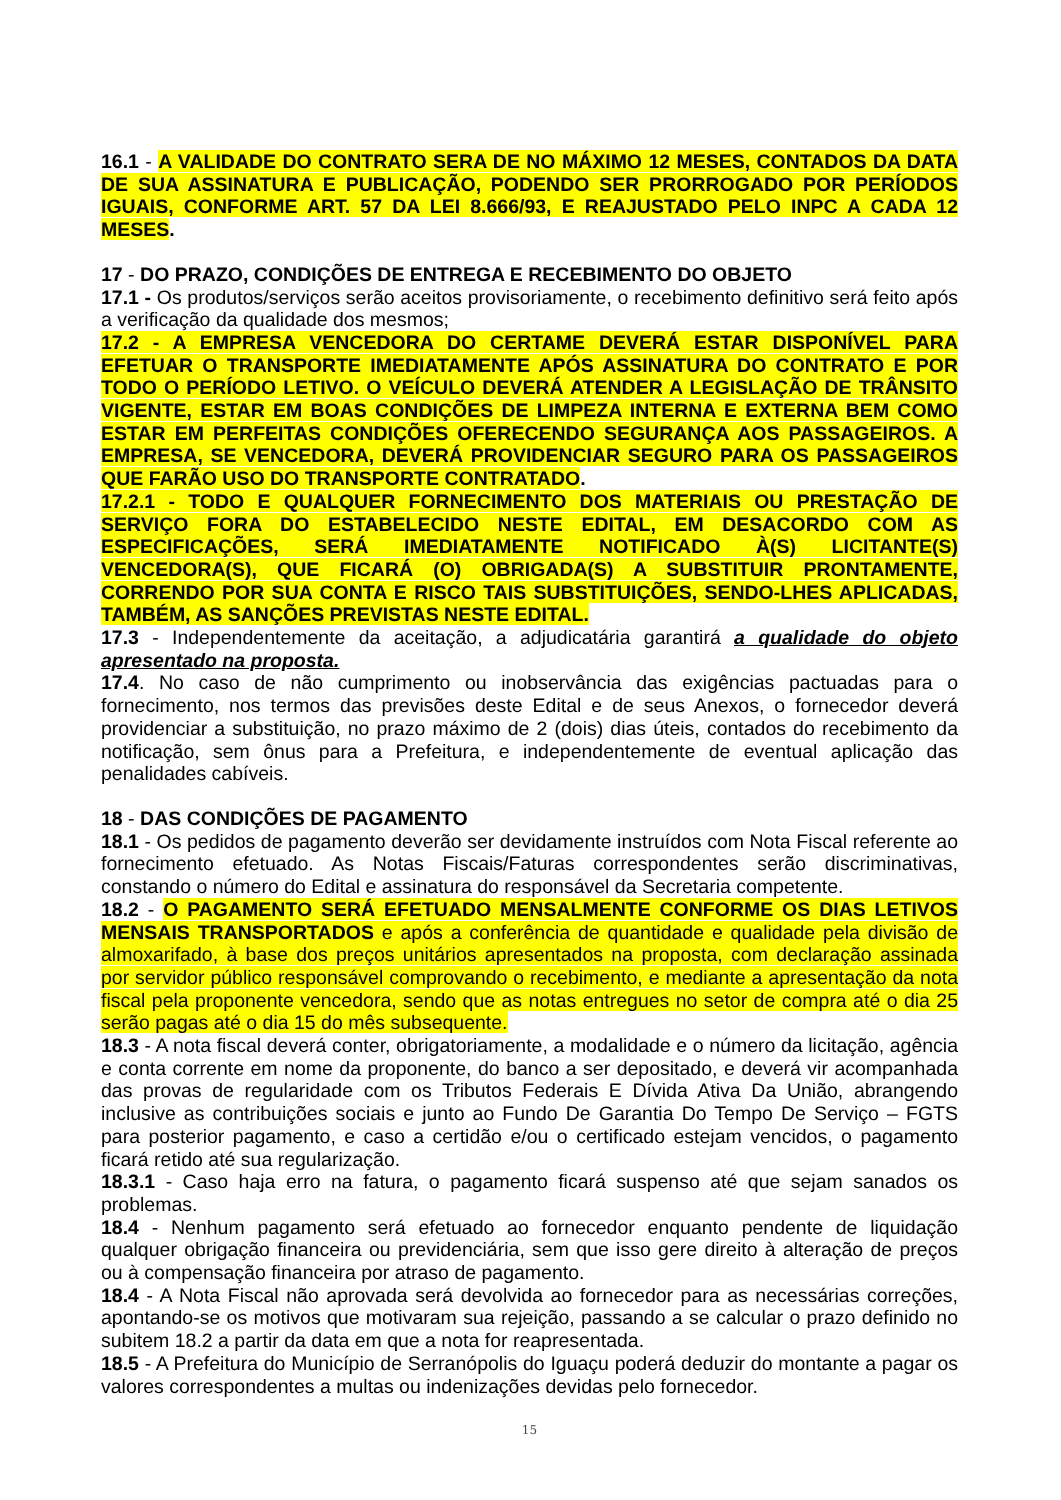16.1 - A VALIDADE DO CONTRATO SERA DE NO MÁXIMO 12 MESES, CONTADOS DA DATA DE SUA ASSINATURA E PUBLICAÇÃO, PODENDO SER PRORROGADO POR PERÍODOS IGUAIS, CONFORME ART. 57 DA LEI 8.666/93, E REAJUSTADO PELO INPC A CADA 12 MESES.
17 - DO PRAZO, CONDIÇÕES DE ENTREGA E RECEBIMENTO DO OBJETO
17.1 - Os produtos/serviços serão aceitos provisoriamente, o recebimento definitivo será feito após a verificação da qualidade dos mesmos;
17.2 - A EMPRESA VENCEDORA DO CERTAME DEVERÁ ESTAR DISPONÍVEL PARA EFETUAR O TRANSPORTE IMEDIATAMENTE APÓS ASSINATURA DO CONTRATO E POR TODO O PERÍODO LETIVO. O VEÍCULO DEVERÁ ATENDER A LEGISLAÇÃO DE TRÂNSITO VIGENTE, ESTAR EM BOAS CONDIÇÕES DE LIMPEZA INTERNA E EXTERNA BEM COMO ESTAR EM PERFEITAS CONDIÇÕES OFERECENDO SEGURANÇA AOS PASSAGEIROS. A EMPRESA, SE VENCEDORA, DEVERÁ PROVIDENCIAR SEGURO PARA OS PASSAGEIROS QUE FARÃO USO DO TRANSPORTE CONTRATADO.
17.2.1 - TODO E QUALQUER FORNECIMENTO DOS MATERIAIS OU PRESTAÇÃO DE SERVIÇO FORA DO ESTABELECIDO NESTE EDITAL, EM DESACORDO COM AS ESPECIFICAÇÕES, SERÁ IMEDIATAMENTE NOTIFICADO À(S) LICITANTE(S) VENCEDORA(S), QUE FICARÁ (O) OBRIGADA(S) A SUBSTITUIR PRONTAMENTE, CORRENDO POR SUA CONTA E RISCO TAIS SUBSTITUIÇÕES, SENDO-LHES APLICADAS, TAMBÉM, AS SANÇÕES PREVISTAS NESTE EDITAL.
17.3 - Independentemente da aceitação, a adjudicatária garantirá a qualidade do objeto apresentado na proposta.
17.4. No caso de não cumprimento ou inobservância das exigências pactuadas para o fornecimento, nos termos das previsões deste Edital e de seus Anexos, o fornecedor deverá providenciar a substituição, no prazo máximo de 2 (dois) dias úteis, contados do recebimento da notificação, sem ônus para a Prefeitura, e independentemente de eventual aplicação das penalidades cabíveis.
18 - DAS CONDIÇÕES DE PAGAMENTO
18.1 - Os pedidos de pagamento deverão ser devidamente instruídos com Nota Fiscal referente ao fornecimento efetuado. As Notas Fiscais/Faturas correspondentes serão discriminativas, constando o número do Edital e assinatura do responsável da Secretaria competente.
18.2 - O PAGAMENTO SERÁ EFETUADO MENSALMENTE CONFORME OS DIAS LETIVOS MENSAIS TRANSPORTADOS e após a conferência de quantidade e qualidade pela divisão de almoxarifado, à base dos preços unitários apresentados na proposta, com declaração assinada por servidor público responsável comprovando o recebimento, e mediante a apresentação da nota fiscal pela proponente vencedora, sendo que as notas entregues no setor de compra até o dia 25 serão pagas até o dia 15 do mês subsequente.
18.3 - A nota fiscal deverá conter, obrigatoriamente, a modalidade e o número da licitação, agência e conta corrente em nome da proponente, do banco a ser depositado, e deverá vir acompanhada das provas de regularidade com os Tributos Federais E Dívida Ativa Da União, abrangendo inclusive as contribuições sociais e junto ao Fundo De Garantia Do Tempo De Serviço – FGTS para posterior pagamento, e caso a certidão e/ou o certificado estejam vencidos, o pagamento ficará retido até sua regularização.
18.3.1 - Caso haja erro na fatura, o pagamento ficará suspenso até que sejam sanados os problemas.
18.4 - Nenhum pagamento será efetuado ao fornecedor enquanto pendente de liquidação qualquer obrigação financeira ou previdenciária, sem que isso gere direito à alteração de preços ou à compensação financeira por atraso de pagamento.
18.4 - A Nota Fiscal não aprovada será devolvida ao fornecedor para as necessárias correções, apontando-se os motivos que motivaram sua rejeição, passando a se calcular o prazo definido no subitem 18.2 a partir da data em que a nota for reapresentada.
18.5 - A Prefeitura do Município de Serranópolis do Iguaçu poderá deduzir do montante a pagar os valores correspondentes a multas ou indenizações devidas pelo fornecedor.
15